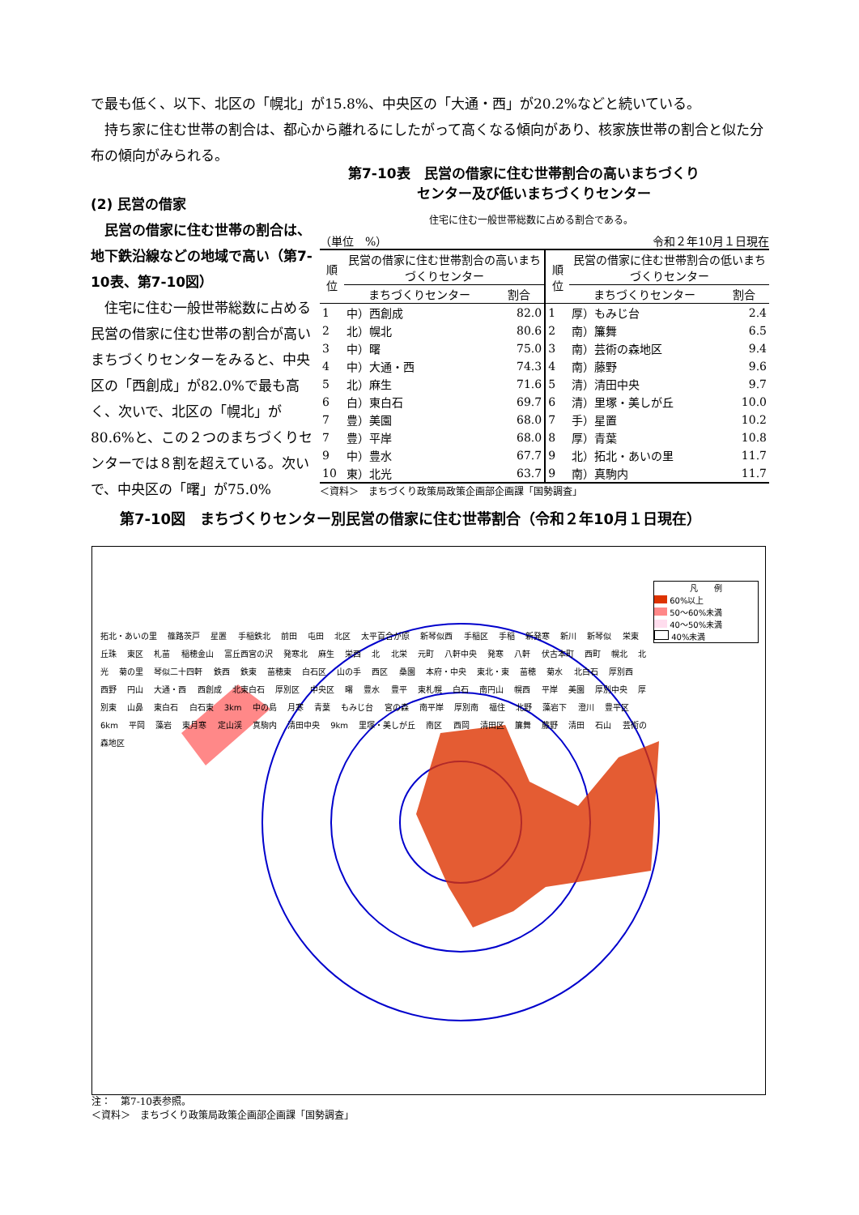で最も低く、以下、北区の「幌北」が15.8%、中央区の「大通・西」が20.2%などと続いている。
　持ち家に住む世帯の割合は、都心から離れるにしたがって高くなる傾向があり、核家族世帯の割合と似た分布の傾向がみられる。
(2) 民営の借家
　民営の借家に住む世帯の割合は、地下鉄沿線などの地域で高い（第7-10表、第7-10図）
　住宅に住む一般世帯総数に占める民営の借家に住む世帯の割合が高いまちづくりセンターをみると、中央区の「西創成」が82.0%で最も高く、次いで、北区の「幌北」が80.6%と、この２つのまちづくりセンターでは８割を超えている。次いで、中央区の「曙」が75.0%
第7-10表　民営の借家に住む世帯割合の高いまちづくり
　　　　　センター及び低いまちづくりセンター
住宅に住む一般世帯総数に占める割合である。
（単位　%） 令和２年10月１日現在
| 順位 | 民営の借家に住む世帯割合の高いまちづくりセンター | | 順位 | 民営の借家に住む世帯割合の低いまちづくりセンター | |
| --- | --- | --- | --- | --- | --- |
| | まちづくりセンター | 割合 | | まちづくりセンター | 割合 |
| 1 | 中）西創成 | 82.0 | 1 | 厚）もみじ台 | 2.4 |
| 2 | 北）幌北 | 80.6 | 2 | 南）簾舞 | 6.5 |
| 3 | 中）曙 | 75.0 | 3 | 南）芸術の森地区 | 9.4 |
| 4 | 中）大通・西 | 74.3 | 4 | 南）藤野 | 9.6 |
| 5 | 北）麻生 | 71.6 | 5 | 清）清田中央 | 9.7 |
| 6 | 白）東白石 | 69.7 | 6 | 清）里塚・美しが丘 | 10.0 |
| 7 | 豊）美園 | 68.0 | 7 | 手）星置 | 10.2 |
| 7 | 豊）平岸 | 68.0 | 8 | 厚）青葉 | 10.8 |
| 9 | 中）豊水 | 67.7 | 9 | 北）拓北・あいの里 | 11.7 |
| 10 | 東）北光 | 63.7 | 9 | 南）真駒内 | 11.7 |
＜資料＞　まちづくり政策局政策企画部企画課「国勢調査」
第7-10図　まちづくりセンター別民営の借家に住む世帯割合（令和２年10月１日現在）
凡　　例
60%以上
50～60%未満
40～50%未満
40%未満
拓北・あいの里 篠路茨戸 星置 手稲鉄北 前田 屯田 北区 太平百合が原 新琴似西 手稲区 手稲 新発寒 新川 新琴似 栄東 丘珠 東区 札苗 稲穂金山 富丘西宮の沢 発寒北 麻生 栄西 北 北栄 元町 八軒中央 発寒 八軒 伏古本町 西町 幌北 北光 菊の里 琴似二十四軒 鉄西 鉄東 苗穂東 白石区 山の手 西区 桑園 本府・中央 東北・東 苗穂 菊水 北白石 厚別西 西野 円山 大通・西 西創成 北東白石 厚別区 中央区 曙 豊水 豊平 東札幌 白石 南円山 幌西 平岸 美園 厚別中央 厚別東 山鼻 東白石 白石東 3km 中の島 月寒 青葉 もみじ台 宮の森 南平岸 厚別南 福住 北野 藻岩下 澄川 豊平区 6km 平岡 藻岩 東月寒 定山渓 真駒内 清田中央 9km 里塚・美しが丘 南区 西岡 清田区 簾舞 藤野 清田 石山 芸術の森地区
注：　第7-10表参照。
＜資料＞　まちづくり政策局政策企画部企画課「国勢調査」